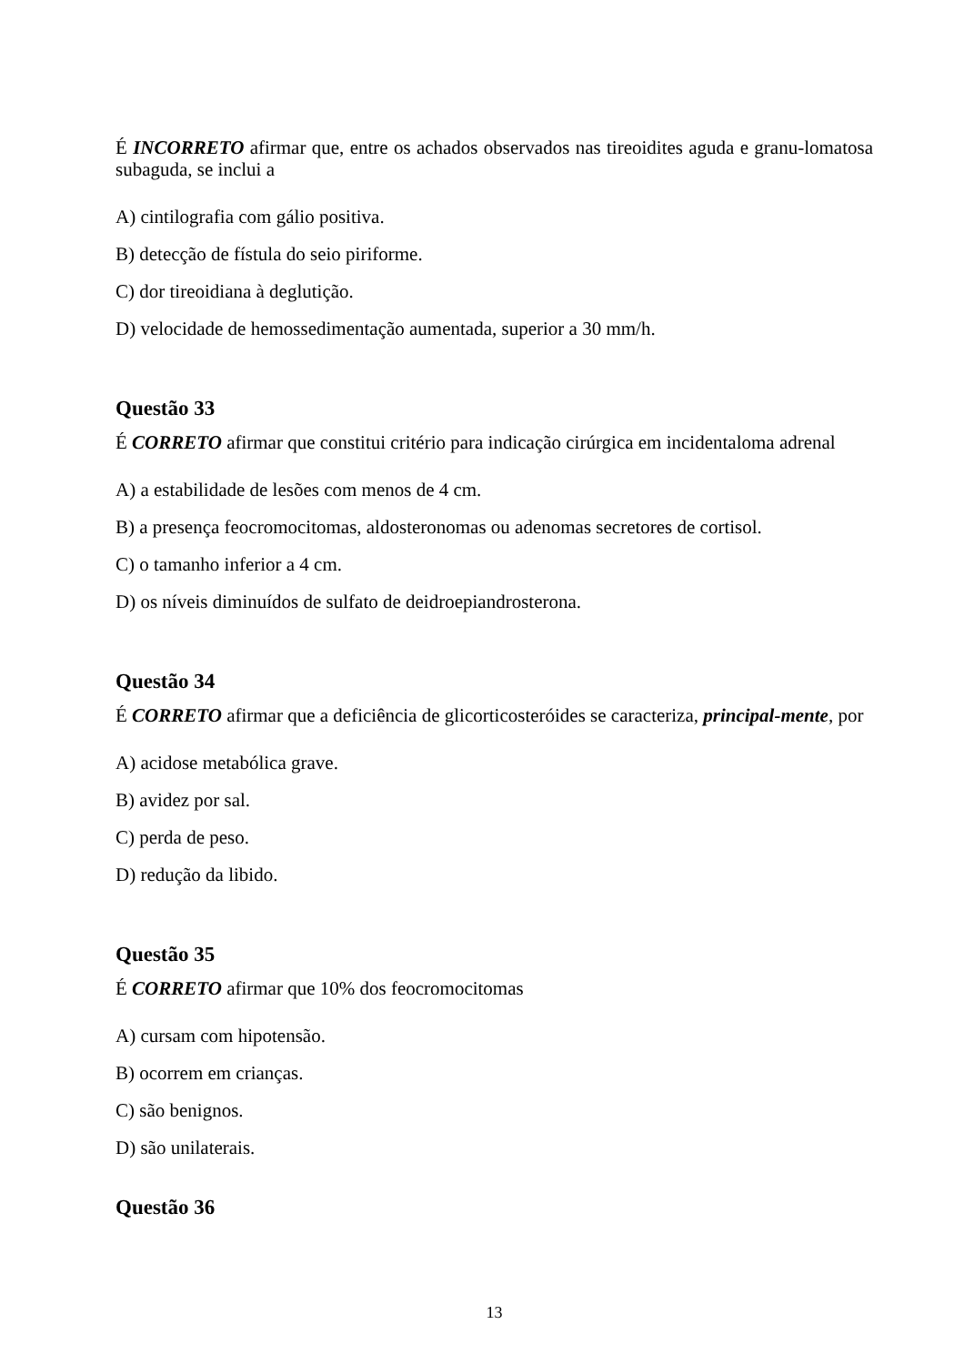É INCORRETO afirmar que, entre os achados observados nas tireoidites aguda e granu-lomatosa subaguda, se inclui a
A) cintilografia com gálio positiva.
B) detecção de fístula do seio piriforme.
C) dor tireoidiana à deglutição.
D) velocidade de hemossedimentação aumentada, superior a 30 mm/h.
Questão 33
É CORRETO afirmar que constitui critério para indicação cirúrgica em incidentaloma adrenal
A) a estabilidade de lesões com menos de 4 cm.
B) a presença feocromocitomas, aldosteronomas ou adenomas secretores de cortisol.
C) o tamanho inferior a 4 cm.
D) os níveis diminuídos de sulfato de deidroepiandrosterona.
Questão 34
É CORRETO afirmar que a deficiência de glicorticosteróides se caracteriza, principal-mente, por
A) acidose metabólica grave.
B) avidez por sal.
C) perda de peso.
D) redução da libido.
Questão 35
É CORRETO afirmar que 10% dos feocromocitomas
A) cursam com hipotensão.
B) ocorrem em crianças.
C) são benignos.
D) são unilaterais.
Questão 36
13